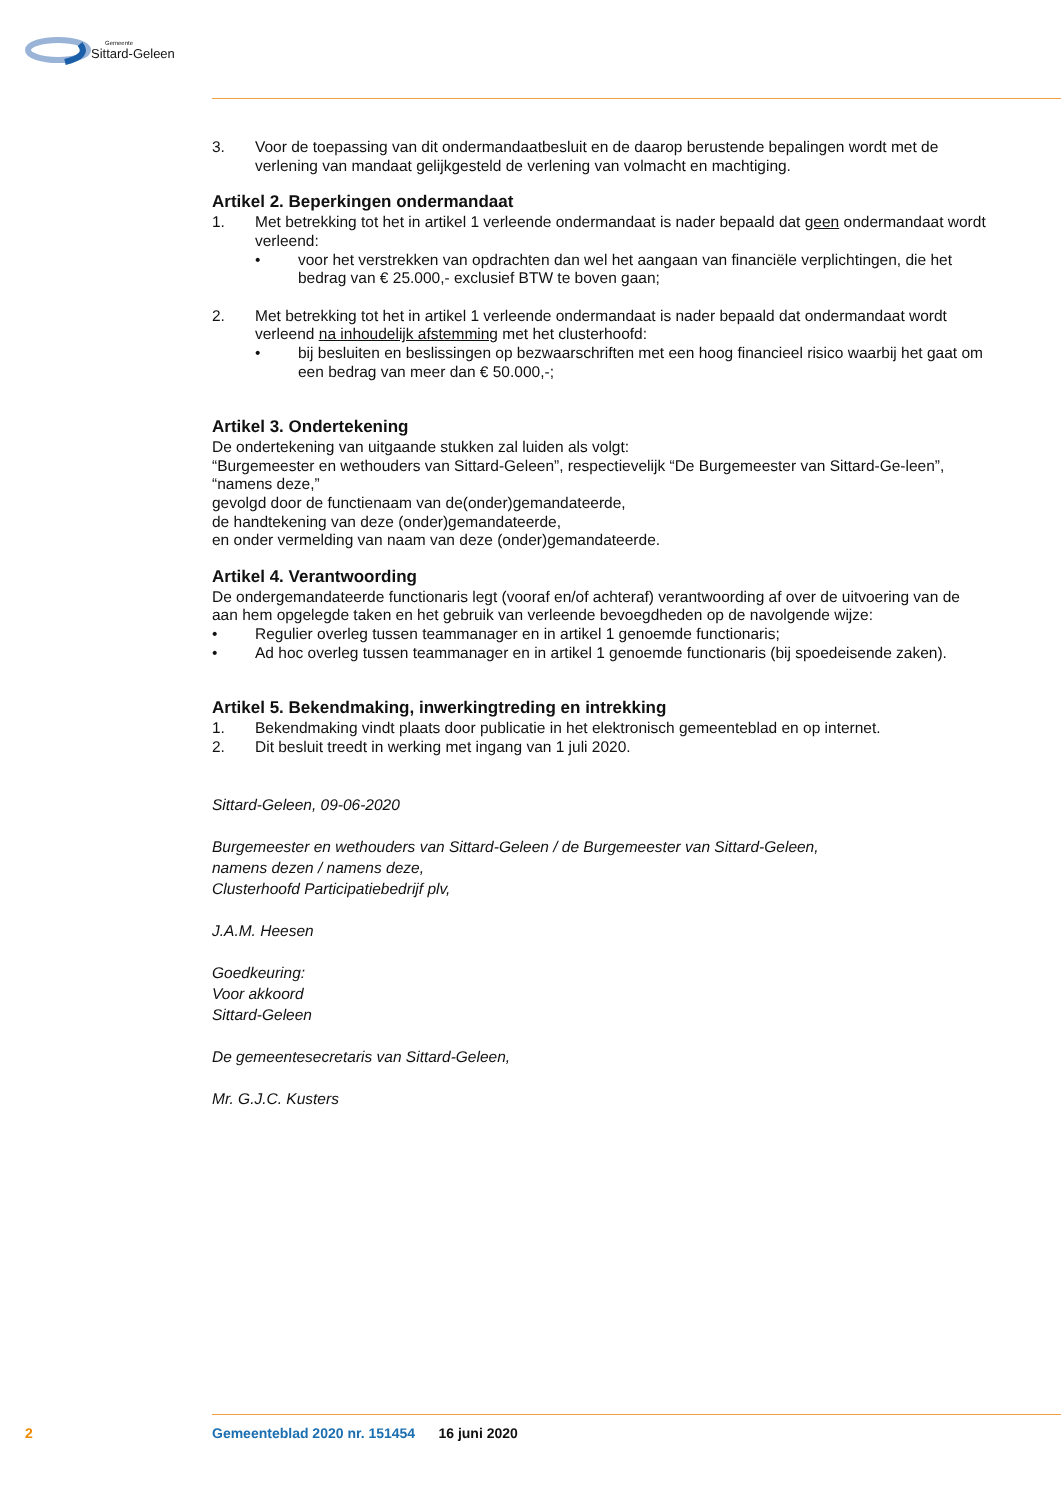Gemeente
Sittard-Geleen
3. Voor de toepassing van dit ondermandaatbesluit en de daarop berustende bepalingen wordt met de verlening van mandaat gelijkgesteld de verlening van volmacht en machtiging.
Artikel 2. Beperkingen ondermandaat
1. Met betrekking tot het in artikel 1 verleende ondermandaat is nader bepaald dat geen ondermandaat wordt verleend:
• voor het verstrekken van opdrachten dan wel het aangaan van financiële verplichtingen, die het bedrag van € 25.000,- exclusief BTW te boven gaan;
2. Met betrekking tot het in artikel 1 verleende ondermandaat is nader bepaald dat ondermandaat wordt verleend na inhoudelijk afstemming met het clusterhoofd:
• bij besluiten en beslissingen op bezwaarschriften met een hoog financieel risico waarbij het gaat om een bedrag van meer dan € 50.000,-;
Artikel 3. Ondertekening
De ondertekening van uitgaande stukken zal luiden als volgt:
“Burgemeester en wethouders van Sittard-Geleen”, respectievelijk “De Burgemeester van Sittard-Ge-leen”,
“namens deze,”
gevolgd door de functienaam van de(onder)gemandateerde,
de handtekening van deze (onder)gemandateerde,
en onder vermelding van naam van deze (onder)gemandateerde.
Artikel 4. Verantwoording
De ondergemandateerde functionaris legt (vooraf en/of achteraf) verantwoording af over de uitvoering van de aan hem opgelegde taken en het gebruik van verleende bevoegdheden op de navolgende wijze:
• Regulier overleg tussen teammanager en in artikel 1 genoemde functionaris;
• Ad hoc overleg tussen teammanager en in artikel 1 genoemde functionaris (bij spoedeisende zaken).
Artikel 5. Bekendmaking, inwerkingtreding en intrekking
1. Bekendmaking vindt plaats door publicatie in het elektronisch gemeenteblad en op internet.
2. Dit besluit treedt in werking met ingang van 1 juli 2020.
Sittard-Geleen, 09-06-2020
Burgemeester en wethouders van Sittard-Geleen / de Burgemeester van Sittard-Geleen,
namens dezen / namens deze,
Clusterhoofd Participatiebedrijf plv,
J.A.M. Heesen
Goedkeuring:
Voor akkoord
Sittard-Geleen
De gemeentesecretaris van Sittard-Geleen,
Mr. G.J.C. Kusters
2 Gemeenteblad 2020 nr. 151454 16 juni 2020